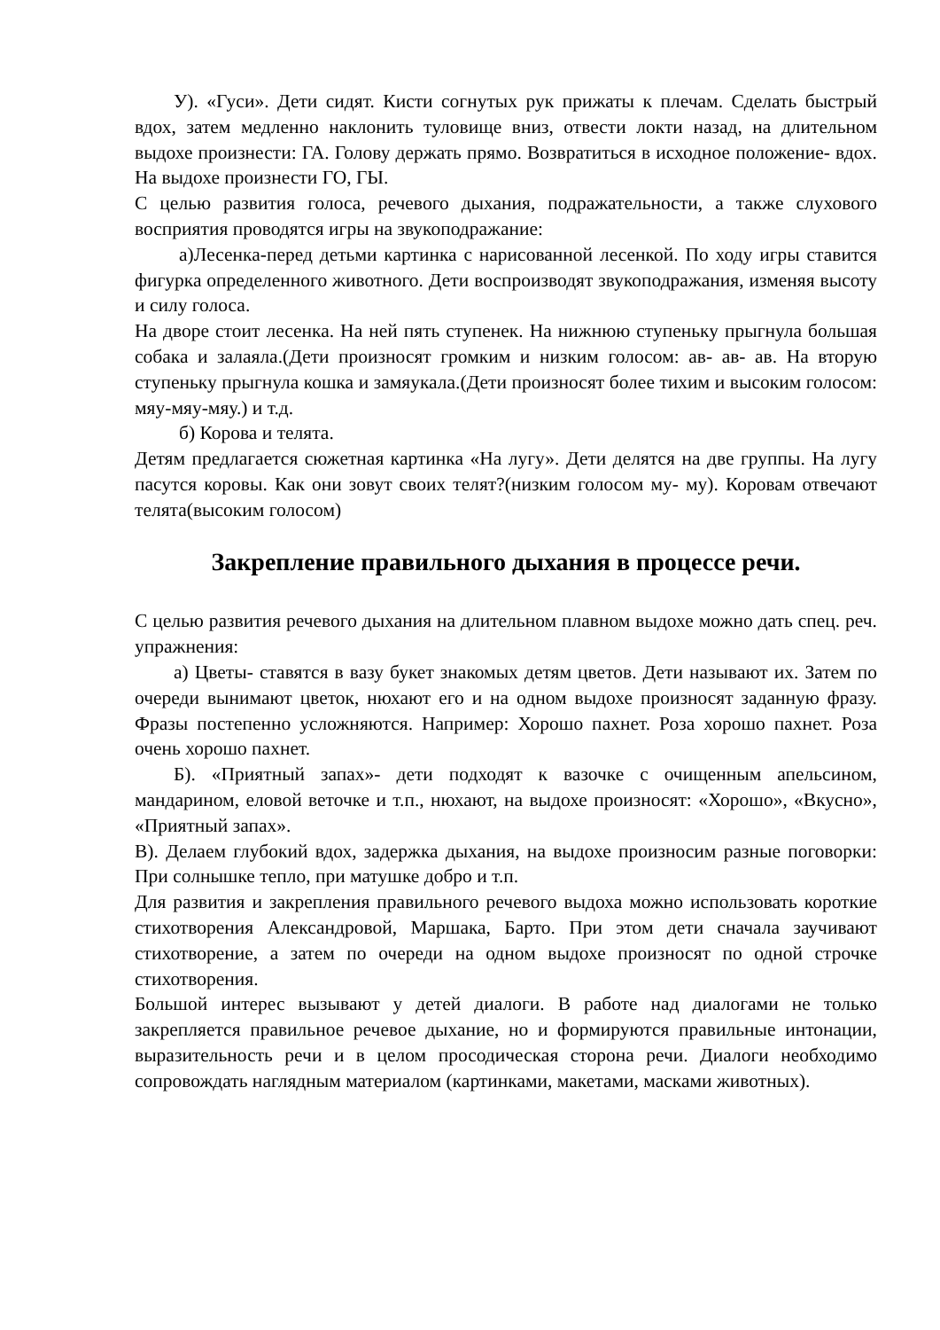У). «Гуси». Дети сидят. Кисти согнутых рук прижаты к плечам. Сделать быстрый вдох, затем медленно наклонить туловище вниз, отвести локти назад, на длительном выдохе произнести: ГА. Голову держать прямо. Возвратиться в исходное положение- вдох. На выдохе произнести ГО, ГЫ.
С целью развития голоса, речевого дыхания, подражательности, а также слухового восприятия проводятся игры на звукоподражание:
а)Лесенка-перед детьми картинка с нарисованной лесенкой. По ходу игры ставится фигурка определенного животного. Дети воспроизводят звукоподражания, изменяя высоту и силу голоса.
На дворе стоит лесенка. На ней пять ступенек. На нижнюю ступеньку прыгнула большая собака и залаяла.(Дети произносят громким и низким голосом: ав- ав- ав. На вторую ступеньку прыгнула кошка и замяукала.(Дети произносят более тихим и высоким голосом: мяу-мяу-мяу.) и т.д.
б) Корова и телята.
Детям предлагается сюжетная картинка «На лугу». Дети делятся на две группы. На лугу пасутся коровы. Как они зовут своих телят?(низким голосом му- му). Коровам отвечают телята(высоким голосом)
Закрепление правильного дыхания в процессе речи.
С целью развития речевого дыхания на длительном плавном выдохе можно дать спец. реч. упражнения:
а) Цветы- ставятся в вазу букет знакомых детям цветов. Дети называют их. Затем по очереди вынимают цветок, нюхают его и на одном выдохе произносят заданную фразу. Фразы постепенно усложняются. Например: Хорошо пахнет. Роза хорошо пахнет. Роза очень хорошо пахнет.
Б). «Приятный запах»- дети подходят к вазочке с очищенным апельсином, мандарином, еловой веточке и т.п., нюхают, на выдохе произносят: «Хорошо», «Вкусно», «Приятный запах».
В). Делаем глубокий вдох, задержка дыхания, на выдохе произносим разные поговорки: При солнышке тепло, при матушке добро и т.п.
Для развития и закрепления правильного речевого выдоха можно использовать короткие стихотворения Александровой, Маршака, Барто. При этом дети сначала заучивают стихотворение, а затем по очереди на одном выдохе произносят по одной строчке стихотворения.
Большой интерес вызывают у детей диалоги. В работе над диалогами не только закрепляется правильное речевое дыхание, но и формируются правильные интонации, выразительность речи и в целом просодическая сторона речи. Диалоги необходимо сопровождать наглядным материалом (картинками, макетами, масками животных).